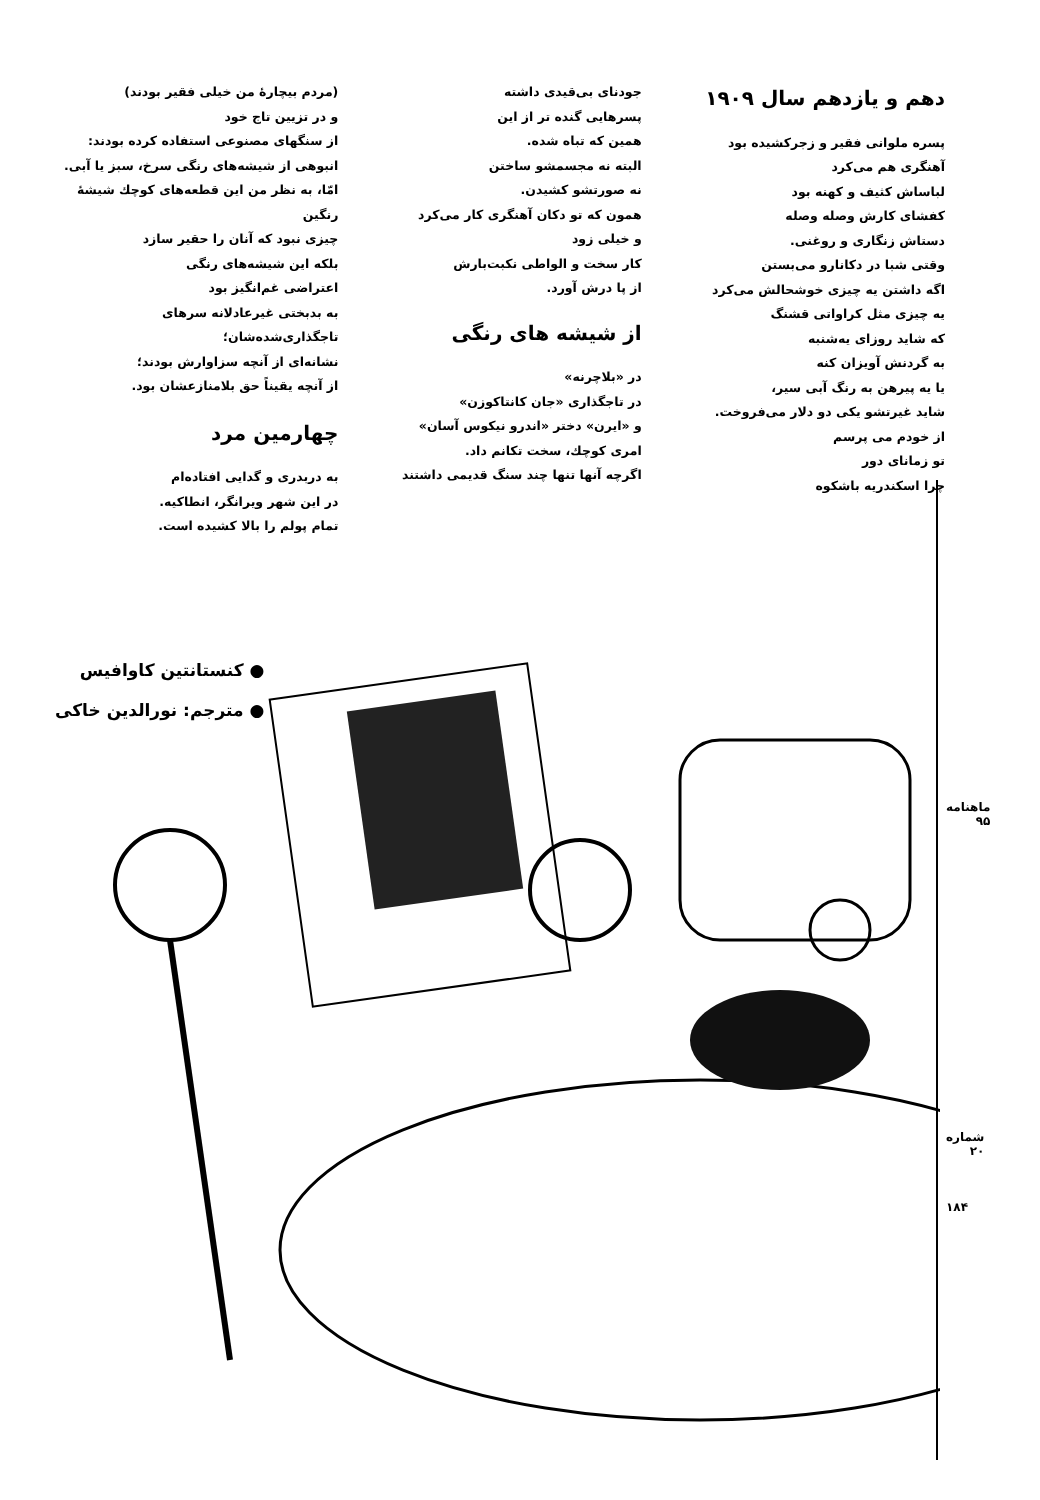دهم و یازدهم سال ۱۹۰۹
پسره ملوانی فقیر و زجرکشیده بود
آهنگری هم می‌کرد
لباساش کثیف و کهنه بود
کفشای کارش وصله وصله
دستاش زنگاری و روغنی.
وقتی شبا در دکانارو می‌بستن
اگه داشتن یه چیزی خوشحالش می‌کرد
یه چیزی مثل کراواتی قشنگ
که شاید روزای یه‌شنبه
به گردنش آویزان کنه
یا یه پیرهن به رنگ آبی سیر،
شاید غیرتشو یکی دو دلار می‌فروخت.
از خودم می پرسم
تو زمانای دور
چرا اسکندریه باشکوه
جودنای بی‌قیدی داشته
پسرهایی گنده تر از این
همین که تباه شده.
البته نه مجسمشو ساختن
نه صورتشو کشیدن.
همون که تو دکان آهنگری کار می‌کرد
و خیلی زود
کار سخت و الواطی نکبت‌بارش
از پا درش آورد.
از شیشه های رنگی
در «بلاچرنه»
در تاجگذاری «جان کانتاکوزن»
و «ایرن» دختر «اندرو نیکوس آسان»
امری کوچك، سخت تکانم داد.
اگرچه آنها تنها چند سنگ قدیمی داشتند
(مردم بیچارهٔ من خیلی فقیر بودند)
و در تزیین تاج خود
از سنگهای مصنوعی استفاده کرده بودند:
انبوهی از شیشه‌های رنگی سرخ، سبز یا آبی.
امّا، به نظر من این قطعه‌های کوچك شیشهٔ رنگین
چیزی نبود که آنان را حقیر سازد
بلکه این شیشه‌های رنگی
اعتراضی غم‌انگیز بود
به بدبختی غیرعادلانه سرهای تاجگذاری‌شده‌شان؛
نشانه‌ای از آنچه سزاوارش بودند؛
از آنچه یقیناً حق بلامنازعشان بود.
چهارمین مرد
به دربدری و گدایی افتاده‌ام
در این شهر ویرانگر، انطاکیه.
تمام پولم را بالا کشیده است.
● کنستانتین کاوافیس
● مترجم: نورالدین خاکی
ماهنامه ۹۵
شماره ۲۰
۱۸۴